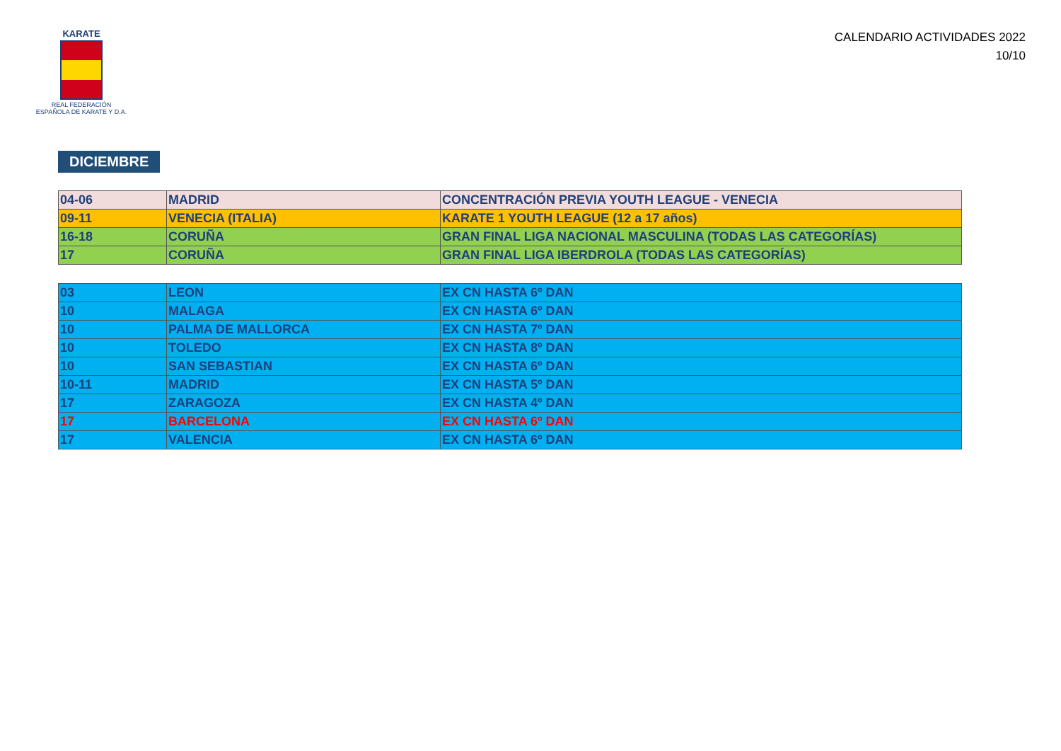KARATE
REAL FEDERACIÓN
ESPAÑOLA DE KARATE Y D.A.
CALENDARIO ACTIVIDADES 2022
10/10
DICIEMBRE
| 04-06 | MADRID | CONCENTRACIÓN PREVIA YOUTH LEAGUE - VENECIA |
| 09-11 | VENECIA (ITALIA) | KARATE 1 YOUTH LEAGUE (12 a 17 años) |
| 16-18 | CORUÑA | GRAN FINAL LIGA NACIONAL MASCULINA (TODAS LAS CATEGORÍAS) |
| 17 | CORUÑA | GRAN FINAL LIGA IBERDROLA (TODAS LAS CATEGORÍAS) |
| 03 | LEON | EX CN HASTA 6º DAN |
| 10 | MALAGA | EX CN HASTA 6º DAN |
| 10 | PALMA DE MALLORCA | EX CN HASTA 7º DAN |
| 10 | TOLEDO | EX CN HASTA 8º DAN |
| 10 | SAN SEBASTIAN | EX CN HASTA 6º DAN |
| 10-11 | MADRID | EX CN HASTA 5º DAN |
| 17 | ZARAGOZA | EX CN HASTA 4º DAN |
| 17 | BARCELONA | EX CN HASTA 6º DAN |
| 17 | VALENCIA | EX CN HASTA 6º DAN |